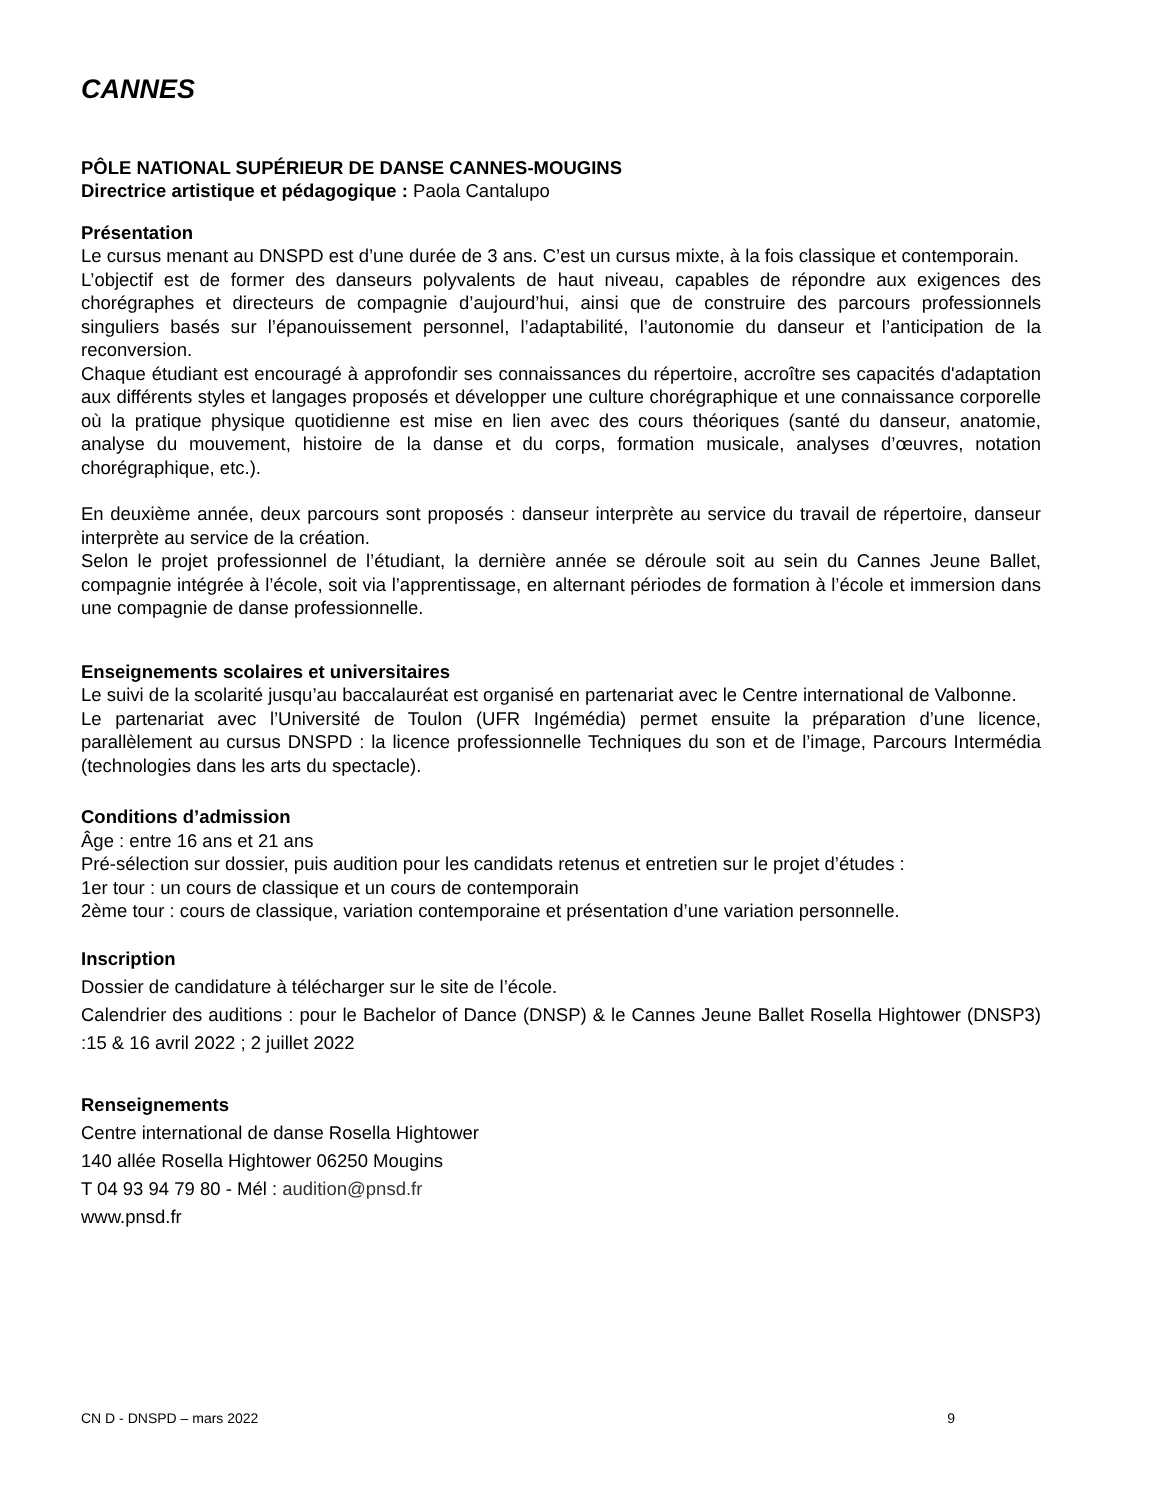CANNES
PÔLE NATIONAL SUPÉRIEUR DE DANSE CANNES-MOUGINS
Directrice artistique et pédagogique : Paola Cantalupo
Présentation
Le cursus menant au DNSPD est d’une durée de 3 ans. C’est un cursus mixte, à la fois classique et contemporain.
L’objectif est de former des danseurs polyvalents de haut niveau, capables de répondre aux exigences des chorégraphes et directeurs de compagnie d’aujourd’hui, ainsi que de construire des parcours professionnels singuliers basés sur l’épanouissement personnel, l’adaptabilité, l’autonomie du danseur et l’anticipation de la reconversion.
Chaque étudiant est encouragé à approfondir ses connaissances du répertoire, accroître ses capacités d'adaptation aux différents styles et langages proposés et développer une culture chorégraphique et une connaissance corporelle où la pratique physique quotidienne est mise en lien avec des cours théoriques (santé du danseur, anatomie, analyse du mouvement, histoire de la danse et du corps, formation musicale, analyses d’œuvres, notation chorégraphique, etc.).
En deuxième année, deux parcours sont proposés : danseur interprète au service du travail de répertoire, danseur interprète au service de la création.
Selon le projet professionnel de l’étudiant, la dernière année se déroule soit au sein du Cannes Jeune Ballet, compagnie intégrée à l’école, soit via l’apprentissage, en alternant périodes de formation à l’école et immersion dans une compagnie de danse professionnelle.
Enseignements scolaires et universitaires
Le suivi de la scolarité jusqu’au baccalauréat est organisé en partenariat avec le Centre international de Valbonne.
Le partenariat avec l’Université de Toulon (UFR Ingémédia) permet ensuite la préparation d’une licence, parallèlement au cursus DNSPD : la licence professionnelle Techniques du son et de l’image, Parcours Intermédia (technologies dans les arts du spectacle).
Conditions d’admission
Âge : entre 16 ans et 21 ans
Pré-sélection sur dossier, puis audition pour les candidats retenus et entretien sur le projet d’études :
1er tour : un cours de classique et un cours de contemporain
2ème tour : cours de classique, variation contemporaine et présentation d’une variation personnelle.
Inscription
Dossier de candidature à télécharger sur le site de l’école.
Calendrier des auditions : pour le Bachelor of Dance (DNSP) & le Cannes Jeune Ballet Rosella Hightower (DNSP3) :15 & 16 avril 2022 ; 2 juillet 2022
Renseignements
Centre international de danse Rosella Hightower
140 allée Rosella Hightower 06250 Mougins
T 04 93 94 79 80 - Mél : audition@pnsd.fr
www.pnsd.fr
CN D - DNSPD – mars 2022 9